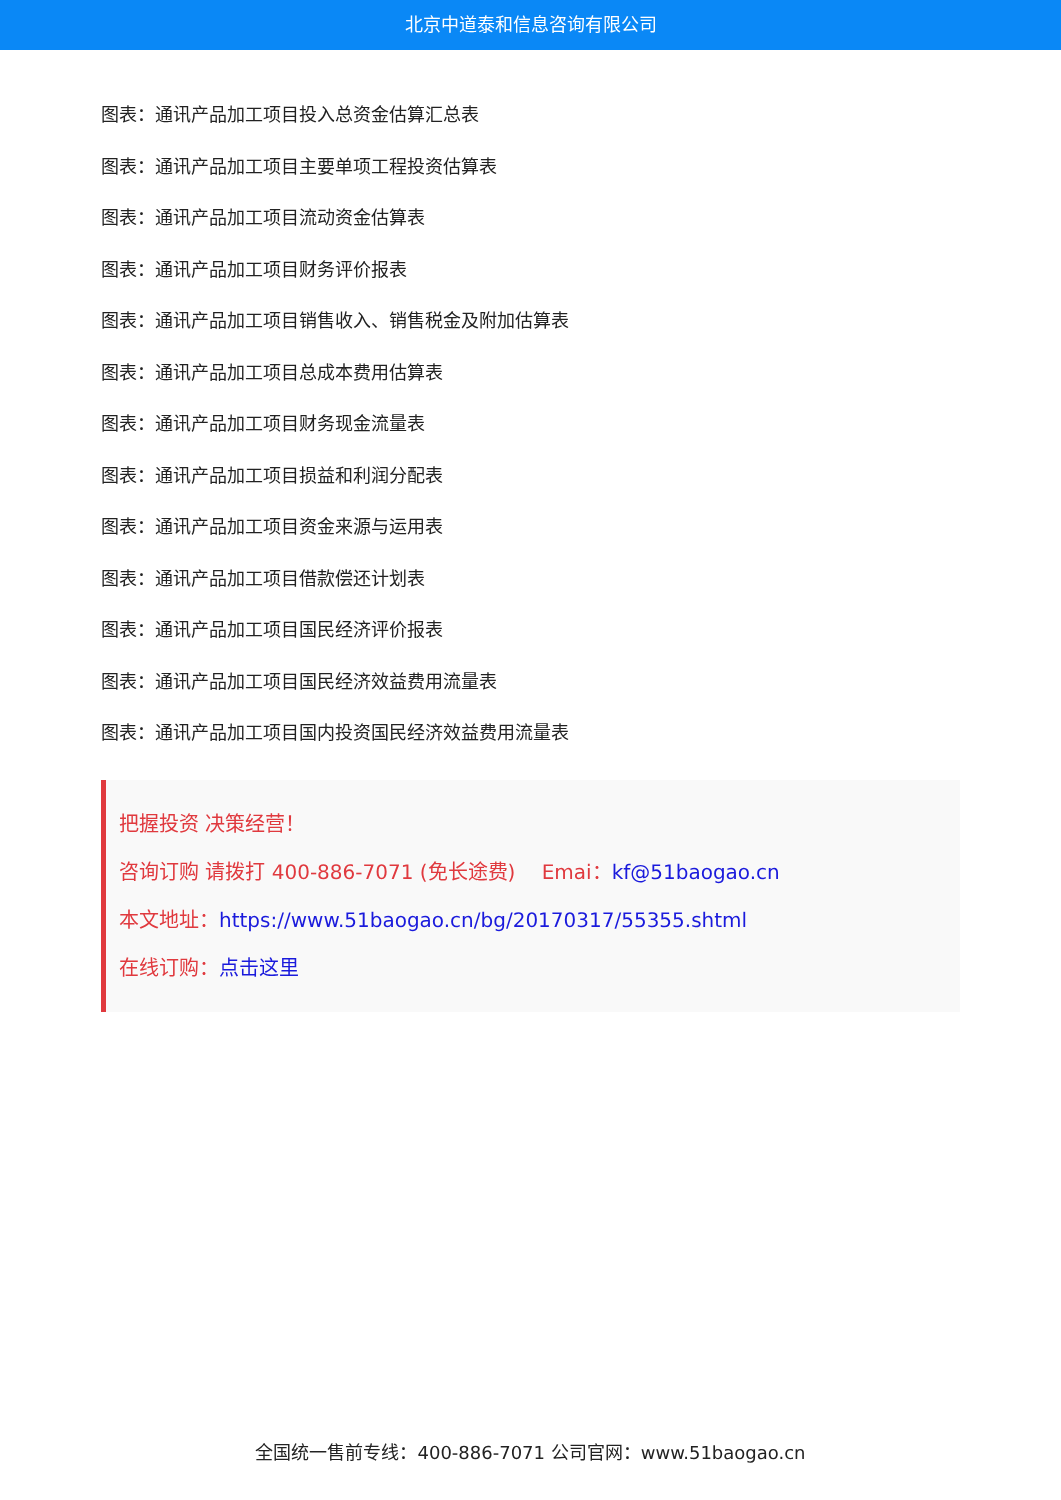北京中道泰和信息咨询有限公司
图表：通讯产品加工项目投入总资金估算汇总表
图表：通讯产品加工项目主要单项工程投资估算表
图表：通讯产品加工项目流动资金估算表
图表：通讯产品加工项目财务评价报表
图表：通讯产品加工项目销售收入、销售税金及附加估算表
图表：通讯产品加工项目总成本费用估算表
图表：通讯产品加工项目财务现金流量表
图表：通讯产品加工项目损益和利润分配表
图表：通讯产品加工项目资金来源与运用表
图表：通讯产品加工项目借款偿还计划表
图表：通讯产品加工项目国民经济评价报表
图表：通讯产品加工项目国民经济效益费用流量表
图表：通讯产品加工项目国内投资国民经济效益费用流量表
把握投资 决策经营！
咨询订购 请拨打 400-886-7071 (免长途费)　 Emai：kf@51baogao.cn
本文地址：https://www.51baogao.cn/bg/20170317/55355.shtml
在线订购：点击这里
全国统一售前专线：400-886-7071 公司官网：www.51baogao.cn